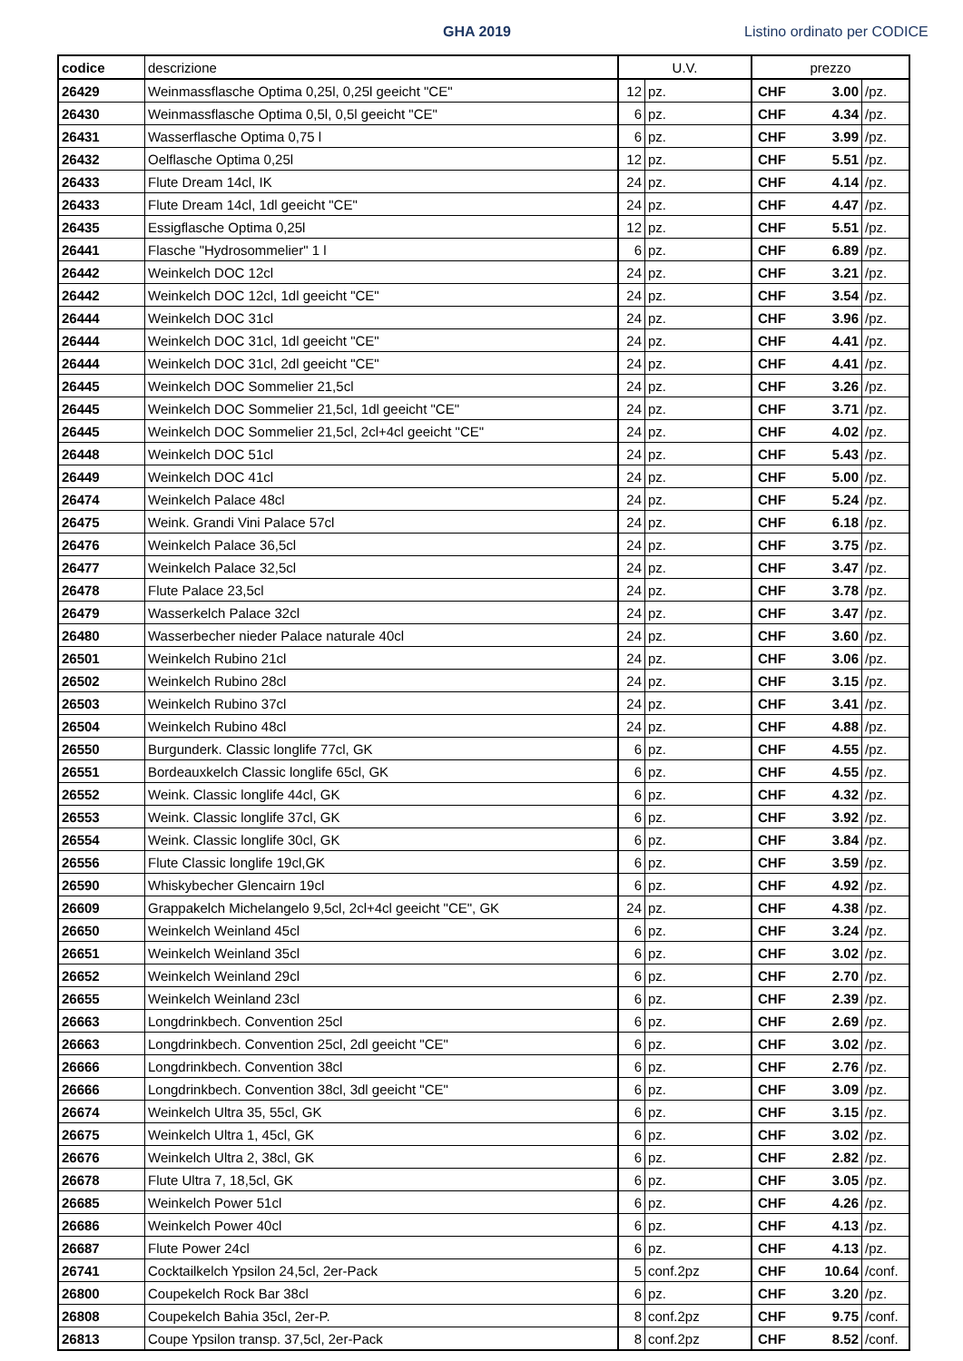GHA 2019 Listino ordinato per CODICE
| codice | descrizione | U.V. | | prezzo | | |
| --- | --- | --- | --- | --- | --- | --- |
| 26429 | Weinmassflasche Optima 0,25l, 0,25l geeicht "CE" | 12 | pz. | CHF | 3.00 | /pz. |
| 26430 | Weinmassflasche Optima 0,5l, 0,5l geeicht "CE" | 6 | pz. | CHF | 4.34 | /pz. |
| 26431 | Wasserflasche Optima 0,75 l | 6 | pz. | CHF | 3.99 | /pz. |
| 26432 | Oelflasche Optima 0,25l | 12 | pz. | CHF | 5.51 | /pz. |
| 26433 | Flute Dream 14cl, IK | 24 | pz. | CHF | 4.14 | /pz. |
| 26433 | Flute Dream 14cl, 1dl geeicht "CE" | 24 | pz. | CHF | 4.47 | /pz. |
| 26435 | Essigflasche Optima 0,25l | 12 | pz. | CHF | 5.51 | /pz. |
| 26441 | Flasche "Hydrosommelier" 1 l | 6 | pz. | CHF | 6.89 | /pz. |
| 26442 | Weinkelch DOC 12cl | 24 | pz. | CHF | 3.21 | /pz. |
| 26442 | Weinkelch DOC 12cl, 1dl geeicht "CE" | 24 | pz. | CHF | 3.54 | /pz. |
| 26444 | Weinkelch DOC 31cl | 24 | pz. | CHF | 3.96 | /pz. |
| 26444 | Weinkelch DOC 31cl, 1dl geeicht "CE" | 24 | pz. | CHF | 4.41 | /pz. |
| 26444 | Weinkelch DOC 31cl, 2dl geeicht "CE" | 24 | pz. | CHF | 4.41 | /pz. |
| 26445 | Weinkelch DOC Sommelier 21,5cl | 24 | pz. | CHF | 3.26 | /pz. |
| 26445 | Weinkelch DOC Sommelier 21,5cl, 1dl geeicht "CE" | 24 | pz. | CHF | 3.71 | /pz. |
| 26445 | Weinkelch DOC Sommelier 21,5cl, 2cl+4cl geeicht "CE" | 24 | pz. | CHF | 4.02 | /pz. |
| 26448 | Weinkelch DOC 51cl | 24 | pz. | CHF | 5.43 | /pz. |
| 26449 | Weinkelch DOC 41cl | 24 | pz. | CHF | 5.00 | /pz. |
| 26474 | Weinkelch Palace 48cl | 24 | pz. | CHF | 5.24 | /pz. |
| 26475 | Weink. Grandi Vini Palace 57cl | 24 | pz. | CHF | 6.18 | /pz. |
| 26476 | Weinkelch Palace 36,5cl | 24 | pz. | CHF | 3.75 | /pz. |
| 26477 | Weinkelch Palace 32,5cl | 24 | pz. | CHF | 3.47 | /pz. |
| 26478 | Flute Palace 23,5cl | 24 | pz. | CHF | 3.78 | /pz. |
| 26479 | Wasserkelch Palace 32cl | 24 | pz. | CHF | 3.47 | /pz. |
| 26480 | Wasserbecher nieder Palace naturale 40cl | 24 | pz. | CHF | 3.60 | /pz. |
| 26501 | Weinkelch Rubino 21cl | 24 | pz. | CHF | 3.06 | /pz. |
| 26502 | Weinkelch Rubino 28cl | 24 | pz. | CHF | 3.15 | /pz. |
| 26503 | Weinkelch Rubino 37cl | 24 | pz. | CHF | 3.41 | /pz. |
| 26504 | Weinkelch Rubino 48cl | 24 | pz. | CHF | 4.88 | /pz. |
| 26550 | Burgunderk. Classic longlife 77cl, GK | 6 | pz. | CHF | 4.55 | /pz. |
| 26551 | Bordeauxkelch Classic longlife 65cl, GK | 6 | pz. | CHF | 4.55 | /pz. |
| 26552 | Weink. Classic longlife 44cl, GK | 6 | pz. | CHF | 4.32 | /pz. |
| 26553 | Weink. Classic longlife 37cl, GK | 6 | pz. | CHF | 3.92 | /pz. |
| 26554 | Weink. Classic longlife 30cl, GK | 6 | pz. | CHF | 3.84 | /pz. |
| 26556 | Flute Classic longlife 19cl,GK | 6 | pz. | CHF | 3.59 | /pz. |
| 26590 | Whiskybecher Glencairn 19cl | 6 | pz. | CHF | 4.92 | /pz. |
| 26609 | Grappakelch Michelangelo 9,5cl, 2cl+4cl geeicht "CE", GK | 24 | pz. | CHF | 4.38 | /pz. |
| 26650 | Weinkelch Weinland 45cl | 6 | pz. | CHF | 3.24 | /pz. |
| 26651 | Weinkelch Weinland 35cl | 6 | pz. | CHF | 3.02 | /pz. |
| 26652 | Weinkelch Weinland 29cl | 6 | pz. | CHF | 2.70 | /pz. |
| 26655 | Weinkelch Weinland 23cl | 6 | pz. | CHF | 2.39 | /pz. |
| 26663 | Longdrinkbech. Convention 25cl | 6 | pz. | CHF | 2.69 | /pz. |
| 26663 | Longdrinkbech. Convention 25cl, 2dl geeicht "CE" | 6 | pz. | CHF | 3.02 | /pz. |
| 26666 | Longdrinkbech. Convention 38cl | 6 | pz. | CHF | 2.76 | /pz. |
| 26666 | Longdrinkbech. Convention 38cl, 3dl geeicht "CE" | 6 | pz. | CHF | 3.09 | /pz. |
| 26674 | Weinkelch Ultra 35, 55cl, GK | 6 | pz. | CHF | 3.15 | /pz. |
| 26675 | Weinkelch Ultra 1, 45cl, GK | 6 | pz. | CHF | 3.02 | /pz. |
| 26676 | Weinkelch Ultra 2, 38cl, GK | 6 | pz. | CHF | 2.82 | /pz. |
| 26678 | Flute Ultra 7, 18,5cl, GK | 6 | pz. | CHF | 3.05 | /pz. |
| 26685 | Weinkelch Power 51cl | 6 | pz. | CHF | 4.26 | /pz. |
| 26686 | Weinkelch Power 40cl | 6 | pz. | CHF | 4.13 | /pz. |
| 26687 | Flute Power 24cl | 6 | pz. | CHF | 4.13 | /pz. |
| 26741 | Cocktailkelch Ypsilon 24,5cl, 2er-Pack | 5 | conf.2pz | CHF | 10.64 | /conf. |
| 26800 | Coupekelch Rock Bar 38cl | 6 | pz. | CHF | 3.20 | /pz. |
| 26808 | Coupekelch Bahia 35cl, 2er-P. | 8 | conf.2pz | CHF | 9.75 | /conf. |
| 26813 | Coupe Ypsilon transp. 37,5cl, 2er-Pack | 8 | conf.2pz | CHF | 8.52 | /conf. |